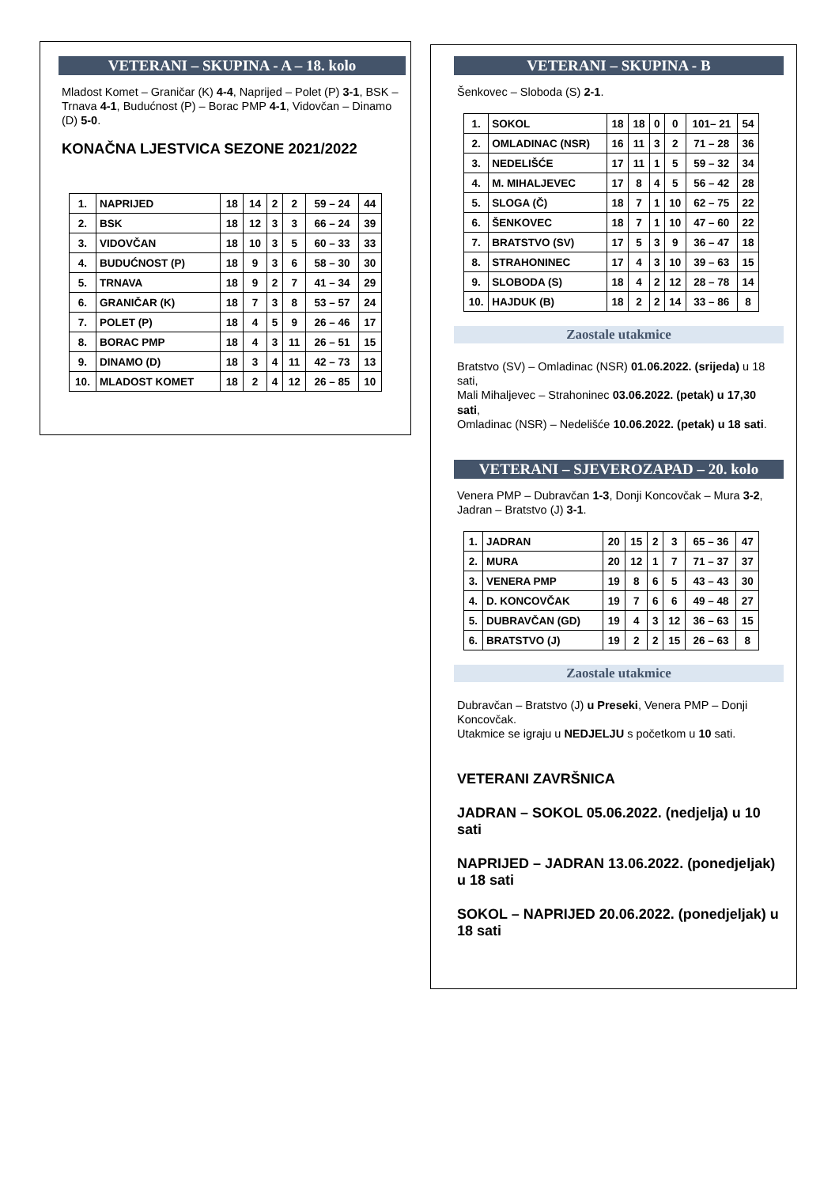VETERANI – SKUPINA - A – 18. kolo
Mladost Komet – Graničar (K) 4-4, Naprijed – Polet (P) 3-1, BSK – Trnava 4-1, Budućnost (P) – Borac PMP 4-1, Vidovčan – Dinamo (D) 5-0.
KONAČNA LJESTVICA SEZONE 2021/2022
| 1. | NAPRIJED | 18 | 14 | 2 | 2 | 59 – 24 | 44 |
| 2. | BSK | 18 | 12 | 3 | 3 | 66 – 24 | 39 |
| 3. | VIDOVČAN | 18 | 10 | 3 | 5 | 60 – 33 | 33 |
| 4. | BUDUĆNOST (P) | 18 | 9 | 3 | 6 | 58 – 30 | 30 |
| 5. | TRNAVA | 18 | 9 | 2 | 7 | 41 – 34 | 29 |
| 6. | GRANIČAR (K) | 18 | 7 | 3 | 8 | 53 – 57 | 24 |
| 7. | POLET (P) | 18 | 4 | 5 | 9 | 26 – 46 | 17 |
| 8. | BORAC PMP | 18 | 4 | 3 | 11 | 26 – 51 | 15 |
| 9. | DINAMO (D) | 18 | 3 | 4 | 11 | 42 – 73 | 13 |
| 10. | MLADOST KOMET | 18 | 2 | 4 | 12 | 26 – 85 | 10 |
VETERANI – SKUPINA - B
Šenkovec – Sloboda (S) 2-1.
| 1. | SOKOL | 18 | 18 | 0 | 0 | 101– 21 | 54 |
| 2. | OMLADINAC (NSR) | 16 | 11 | 3 | 2 | 71 – 28 | 36 |
| 3. | NEDELIŠĆE | 17 | 11 | 1 | 5 | 59 – 32 | 34 |
| 4. | M. MIHALJEVEC | 17 | 8 | 4 | 5 | 56 – 42 | 28 |
| 5. | SLOGA (Č) | 18 | 7 | 1 | 10 | 62 – 75 | 22 |
| 6. | ŠENKOVEC | 18 | 7 | 1 | 10 | 47 – 60 | 22 |
| 7. | BRATSTVO (SV) | 17 | 5 | 3 | 9 | 36 – 47 | 18 |
| 8. | STRAHONINEC | 17 | 4 | 3 | 10 | 39 – 63 | 15 |
| 9. | SLOBODA (S) | 18 | 4 | 2 | 12 | 28 – 78 | 14 |
| 10. | HAJDUK (B) | 18 | 2 | 2 | 14 | 33 – 86 | 8 |
Zaostale utakmice
Bratstvo (SV) – Omladinac (NSR) 01.06.2022. (srijeda) u 18 sati,
Mali Mihaljevec – Strahoninec 03.06.2022. (petak) u 17,30 sati,
Omladinac (NSR) – Nedelišće 10.06.2022. (petak) u 18 sati.
VETERANI – SJEVEROZAPAD – 20. kolo
Venera PMP – Dubravčan 1-3, Donji Koncovčak – Mura 3-2, Jadran – Bratstvo (J) 3-1.
| 1. | JADRAN | 20 | 15 | 2 | 3 | 65 – 36 | 47 |
| 2. | MURA | 20 | 12 | 1 | 7 | 71 – 37 | 37 |
| 3. | VENERA PMP | 19 | 8 | 6 | 5 | 43 – 43 | 30 |
| 4. | D. KONCOVČAK | 19 | 7 | 6 | 6 | 49 – 48 | 27 |
| 5. | DUBRAVČAN (GD) | 19 | 4 | 3 | 12 | 36 – 63 | 15 |
| 6. | BRATSTVO (J) | 19 | 2 | 2 | 15 | 26 – 63 | 8 |
Zaostale utakmice
Dubravčan – Bratstvo (J) u Preseki, Venera PMP – Donji Koncovčak.
Utakmice se igraju u NEDJELJU s početkom u 10 sati.
VETERANI ZAVRŠNICA
JADRAN – SOKOL 05.06.2022. (nedjelja) u 10 sati
NAPRIJED – JADRAN 13.06.2022. (ponedjeljak) u 18 sati
SOKOL – NAPRIJED 20.06.2022. (ponedjeljak) u 18 sati